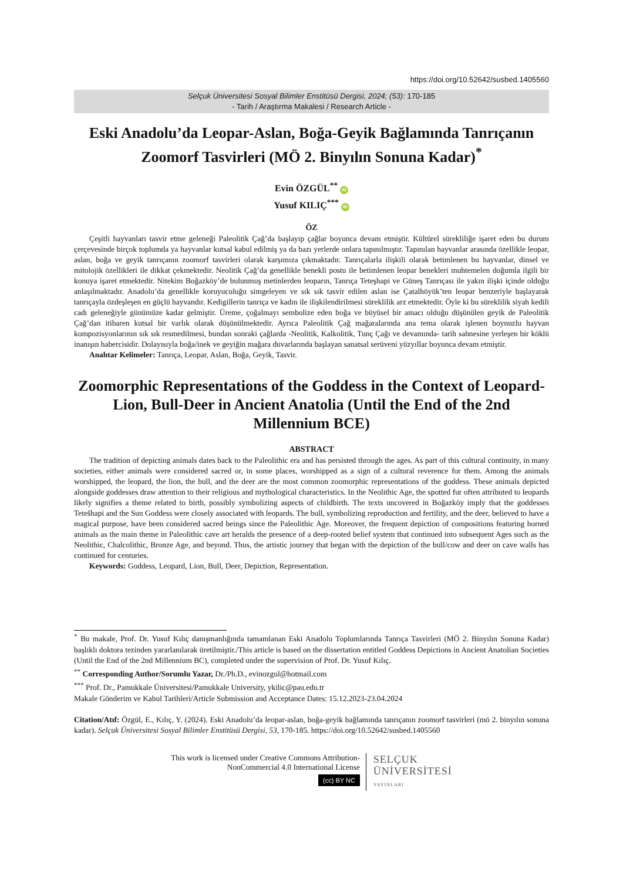https://doi.org/10.52642/susbed.1405560
Selçuk Üniversitesi Sosyal Bilimler Enstitüsü Dergisi, 2024; (53): 170-185
- Tarih / Araştırma Makalesi / Research Article -
Eski Anadolu’da Leopar-Aslan, Boğa-Geyik Bağlamında Tanrıçanın Zoomorf Tasvirleri (MÖ 2. Binyılın Sonuna Kadar)<sup>*</sup>
Evin ÖZGÜL<sup>**</sup> iD
Yusuf KILIÇ<sup>***</sup> iD
ÖZ
Çeşitli hayvanları tasvir etme geleneği Paleolitik Çağ’da başlayıp çağlar boyunca devam etmiştir. Kültürel sürekliliğe işaret eden bu durum çerçevesinde birçok toplumda ya hayvanlar kutsal kabul edilmiş ya da bazı yerlerde onlara tapınılmıştır. Tapınılan hayvanlar arasında özellikle leopar, aslan, boğa ve geyik tanrıçanın zoomorf tasvirleri olarak karşımıza çıkmaktadır. Tanrıçalarla ilişkili olarak betimlenen bu hayvanlar, dinsel ve mitolojik özellikleri ile dikkat çekmektedir. Neolitik Çağ’da genellikle benekli postu ile betimlenen leopar benekleri muhtemelen doğumla ilgili bir konuya işaret etmektedir. Nitekim Boğazköy’de bulunmuş metinlerden leoparın, Tanrıça Teteşhapi ve Güneş Tanrıçası ile yakın ilişki içinde olduğu anlaşılmaktadır. Anadolu’da genellikle koruyuculuğu simgeleyen ve sık sık tasvir edilen aslan ise Çatalhöyük’ten leopar benzeriyle başlayarak tanrıçayla özdeşleşen en güçlü hayvandır. Kedigillerin tanrıça ve kadın ile ilişkilendirilmesi süreklilik arz etmektedir. Öyle ki bu süreklilik siyah kedili cadı geleneğiyle günümüze kadar gelmiştir. Üreme, çoğalmayı sembolize eden boğa ve büyüsel bir amacı olduğu düşünülen geyik de Paleolitik Çağ’dan itibaren kutsal bir varlık olarak düşünülmektedir. Ayrıca Paleolitik Çağ mağaralarında ana tema olarak işlenen boynuzlu hayvan kompozisyonlarının sık sık resmedilmesi, bundan sonraki çağlarda -Neolitik, Kalkolitik, Tunç Çağı ve devamında- tarih sahnesine yerleşen bir köklü inanışın habercisidir. Dolayısıyla boğa/inek ve geyiğin mağara duvarlarında başlayan sanatsal serüveni yüzyıllar boyunca devam etmiştir.
Anahtar Kelimeler: Tanrıça, Leopar, Aslan, Boğa, Geyik, Tasvir.
Zoomorphic Representations of the Goddess in the Context of Leopard-Lion, Bull-Deer in Ancient Anatolia (Until the End of the 2nd Millennium BCE)
ABSTRACT
The tradition of depicting animals dates back to the Paleolithic era and has persisted through the ages. As part of this cultural continuity, in many societies, either animals were considered sacred or, in some places, worshipped as a sign of a cultural reverence for them. Among the animals worshipped, the leopard, the lion, the bull, and the deer are the most common zoomorphic representations of the goddess. These animals depicted alongside goddesses draw attention to their religious and mythological characteristics. In the Neolithic Age, the spotted fur often attributed to leopards likely signifies a theme related to birth, possibly symbolizing aspects of childbirth. The texts uncovered in Boğazköy imply that the goddesses Tetešhapi and the Sun Goddess were closely associated with leopards. The bull, symbolizing reproduction and fertility, and the deer, believed to have a magical purpose, have been considered sacred beings since the Paleolithic Age. Moreover, the frequent depiction of compositions featuring horned animals as the main theme in Paleolithic cave art heralds the presence of a deep-rooted belief system that continued into subsequent Ages such as the Neolithic, Chalcolithic, Bronze Age, and beyond. Thus, the artistic journey that began with the depiction of the bull/cow and deer on cave walls has continued for centuries.
Keywords: Goddess, Leopard, Lion, Bull, Deer, Depiction, Representation.
<sup>*</sup> Bu makale, Prof. Dr. Yusuf Kılıç danışmanlığında tamamlanan Eski Anadolu Toplumlarında Tanrıça Tasvirleri (MÖ 2. Binyılın Sonuna Kadar) başlıklı doktora tezinden yararlanılarak üretilmiştir./This article is based on the dissertation entitled Goddess Depictions in Ancient Anatolian Societies (Until the End of the 2nd Millennium BC), completed under the supervision of Prof. Dr. Yusuf Kılıç.
<sup>**</sup> Corresponding Author/Sorumlu Yazar, Dr./Ph.D., evinozgul@hotmail.com
<sup>***</sup> Prof. Dr., Pamukkale Üniversitesi/Pamukkale University, ykilic@pau.edu.tr
Makale Gönderim ve Kabul Tarihleri/Article Submission and Acceptance Dates: 15.12.2023-23.04.2024
Citation/Atıf: Özgül, E., Kılıç, Y. (2024). Eski Anadolu’da leopar-aslan, boğa-geyik bağlamında tanrıçanın zoomorf tasvirleri (mö 2. binyılın sonuna kadar). Selçuk Üniversitesi Sosyal Bilimler Enstitüsü Dergisi, 53, 170-185. https://doi.org/10.52642/susbed.1405560
This work is licensed under Creative Commons Attribution-
NonCommercial 4.0 International License
(cc) BY NC
SELÇUK
ÜNİVERSİTESİ
YAYINLARI